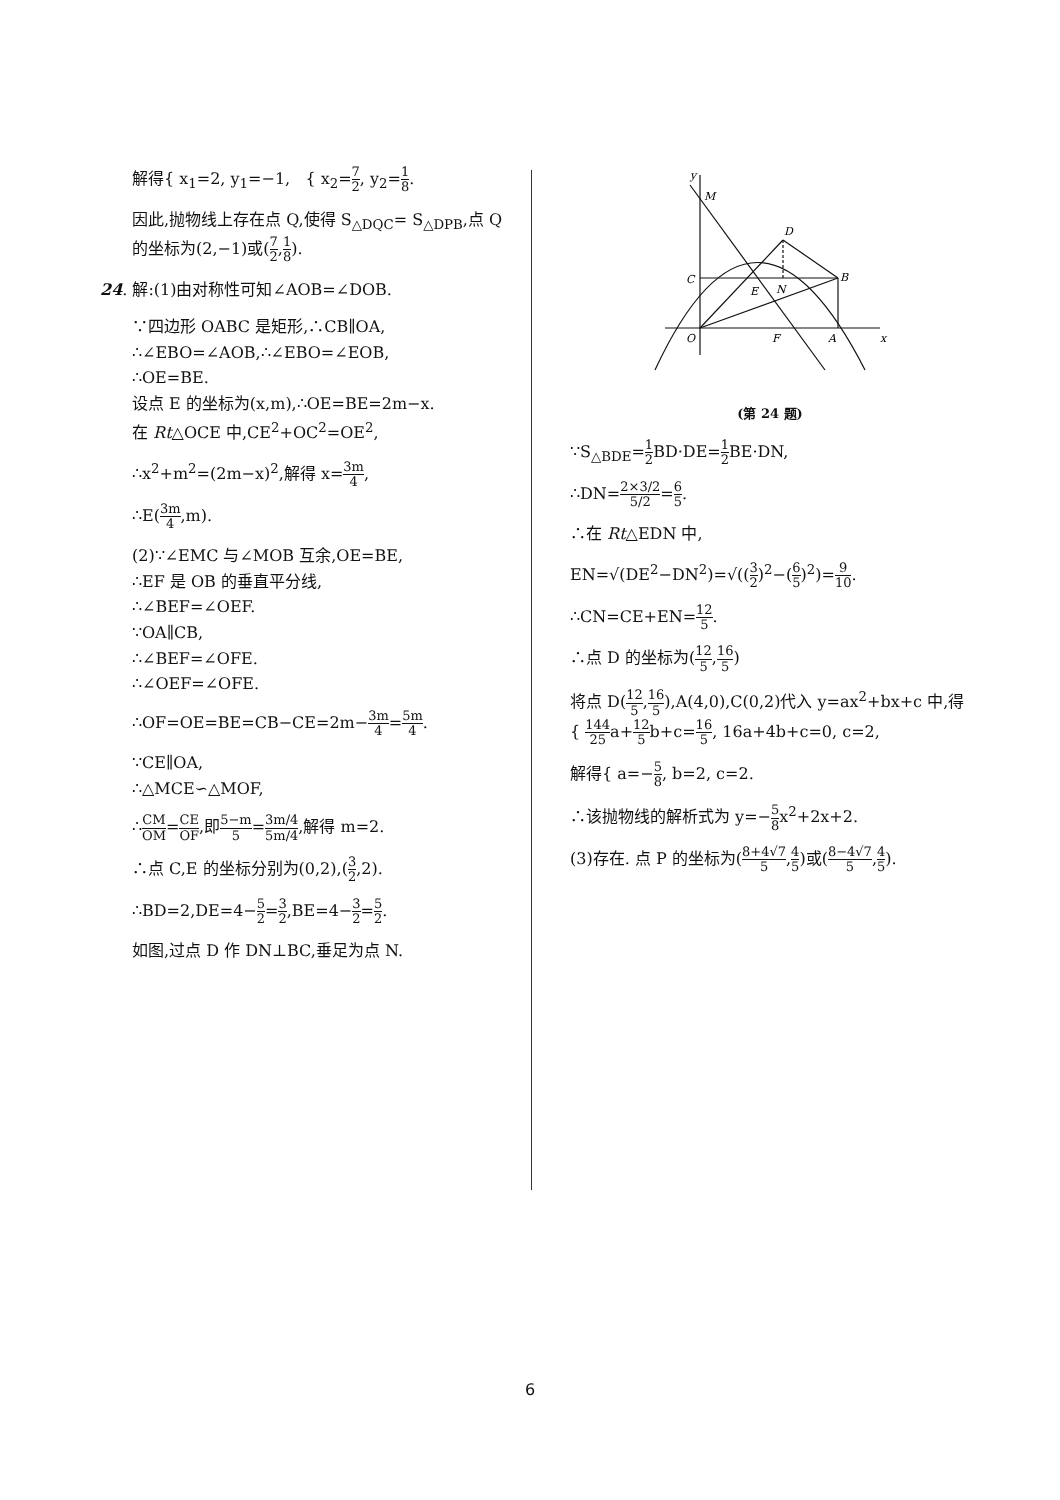解得{ x<sub>1</sub>=2, y<sub>1</sub>=−1, { x<sub>2</sub>=7 2, y<sub>2</sub>=1 8.
因此,抛物线上存在点 Q,使得 S<sub>△DQC</sub>= S<sub>△DPB</sub>,点 Q 的坐标为(2,−1)或(7 2,1 8).
24. 解:(1)由对称性可知∠AOB=∠DOB.
∵四边形 OABC 是矩形,∴CB∥OA,
∴∠EBO=∠AOB,∴∠EBO=∠EOB,
∴OE=BE.
设点 E 的坐标为(x,m),∴OE=BE=2m−x.
在 Rt△OCE 中,CE<sup>2</sup>+OC<sup>2</sup>=OE<sup>2</sup>,
∴x<sup>2</sup>+m<sup>2</sup>=(2m−x)<sup>2</sup>,解得 x=3m 4,
∴E(3m 4,m).
(2)∵∠EMC 与∠MOB 互余,OE=BE,
∴EF 是 OB 的垂直平分线,
∴∠BEF=∠OEF.
∵OA∥CB,
∴∠BEF=∠OFE.
∴∠OEF=∠OFE.
∴OF=OE=BE=CB−CE=2m−3m 4=5m 4.
∵CE∥OA,
∴△MCE∽△MOF,
∴CM OM=CE OF,即5−m 5=3m/4 5m/4,解得 m=2.
∴点 C,E 的坐标分别为(0,2),(3 2,2).
∴BD=2,DE=4−5 2=3 2,BE=4−3 2=5 2.
如图,过点 D 作 DN⊥BC,垂足为点 N.
y
M
D
C
B
E
N
O
F
A
x
(第 24 题)
∵S<sub>△BDE</sub>=1 2 BD·DE=1 2 BE·DN,
∴DN=2×3/2 5/2=6 5.
∴在 Rt△EDN 中,
EN=√(DE<sup>2</sup>−DN<sup>2</sup>)=√((3 2)<sup>2</sup>−(6 5)<sup>2</sup>)=9 10.
∴CN=CE+EN=12 5.
∴点 D 的坐标为(12 5,16 5)
将点 D(12 5,16 5),A(4,0),C(0,2)代入 y=ax<sup>2</sup>+bx+c 中,得{ 144 25a+12 5b+c=16 5, 16a+4b+c=0, c=2,
解得{ a=−5 8, b=2, c=2.
∴该抛物线的解析式为 y=−5 8x<sup>2</sup>+2x+2.
(3)存在. 点 P 的坐标为(8+4√7 5,4 5)或(8−4√7 5,4 5).
6